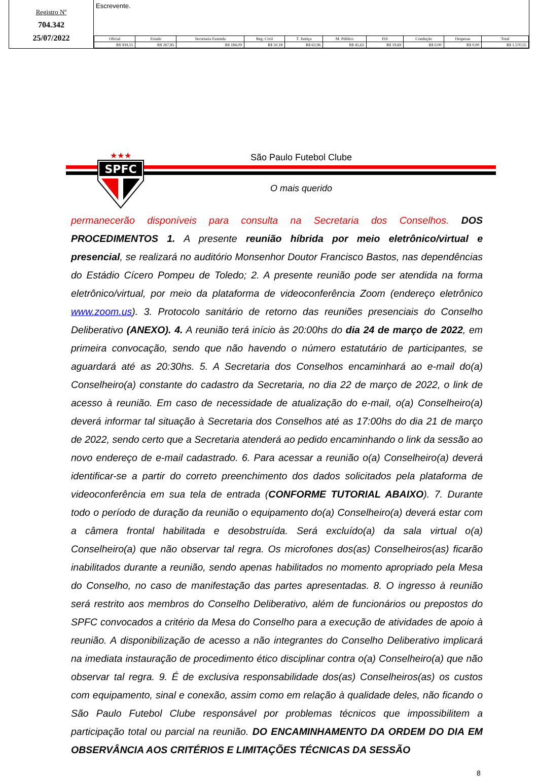Registro Nº
704.342
25/07/2022
Escrevente.
| Oficial | Estado | Secretaria Fazenda | Reg. Civil | T. Justiça | M. Público | ISS | Condução | Despesas | Total |
| --- | --- | --- | --- | --- | --- | --- | --- | --- | --- |
| R$ 939,15 | R$ 267,85 | R$ 184,09 | R$ 50,18 | R$ 63,96 | R$ 45,63 | R$ 19,69 | R$ 0,00 | R$ 0,00 | R$ 1.570,55 |
SPFC
★★★
São Paulo Futebol Clube
O mais querido
permanecerão disponíveis para consulta na Secretaria dos Conselhos. DOS PROCEDIMENTOS 1. A presente reunião híbrida por meio eletrônico/virtual e presencial, se realizará no auditório Monsenhor Doutor Francisco Bastos, nas dependências do Estádio Cícero Pompeu de Toledo; 2. A presente reunião pode ser atendida na forma eletrônico/virtual, por meio da plataforma de videoconferência Zoom (endereço eletrônico www.zoom.us). 3. Protocolo sanitário de retorno das reuniões presenciais do Conselho Deliberativo (ANEXO). 4. A reunião terá início às 20:00hs do dia 24 de março de 2022, em primeira convocação, sendo que não havendo o número estatutário de participantes, se aguardará até as 20:30hs. 5. A Secretaria dos Conselhos encaminhará ao e-mail do(a) Conselheiro(a) constante do cadastro da Secretaria, no dia 22 de março de 2022, o link de acesso à reunião. Em caso de necessidade de atualização do e-mail, o(a) Conselheiro(a) deverá informar tal situação à Secretaria dos Conselhos até as 17:00hs do dia 21 de março de 2022, sendo certo que a Secretaria atenderá ao pedido encaminhando o link da sessão ao novo endereço de e-mail cadastrado. 6. Para acessar a reunião o(a) Conselheiro(a) deverá identificar-se a partir do correto preenchimento dos dados solicitados pela plataforma de videoconferência em sua tela de entrada (CONFORME TUTORIAL ABAIXO). 7. Durante todo o período de duração da reunião o equipamento do(a) Conselheiro(a) deverá estar com a câmera frontal habilitada e desobstruída. Será excluído(a) da sala virtual o(a) Conselheiro(a) que não observar tal regra. Os microfones dos(as) Conselheiros(as) ficarão inabilitados durante a reunião, sendo apenas habilitados no momento apropriado pela Mesa do Conselho, no caso de manifestação das partes apresentadas. 8. O ingresso à reunião será restrito aos membros do Conselho Deliberativo, além de funcionários ou prepostos do SPFC convocados a critério da Mesa do Conselho para a execução de atividades de apoio à reunião. A disponibilização de acesso a não integrantes do Conselho Deliberativo implicará na imediata instauração de procedimento ético disciplinar contra o(a) Conselheiro(a) que não observar tal regra. 9. É de exclusiva responsabilidade dos(as) Conselheiros(as) os custos com equipamento, sinal e conexão, assim como em relação à qualidade deles, não ficando o São Paulo Futebol Clube responsável por problemas técnicos que impossibilitem a participação total ou parcial na reunião. DO ENCAMINHAMENTO DA ORDEM DO DIA EM OBSERVÂNCIA AOS CRITÉRIOS E LIMITAÇÕES TÉCNICAS DA SESSÃO
8